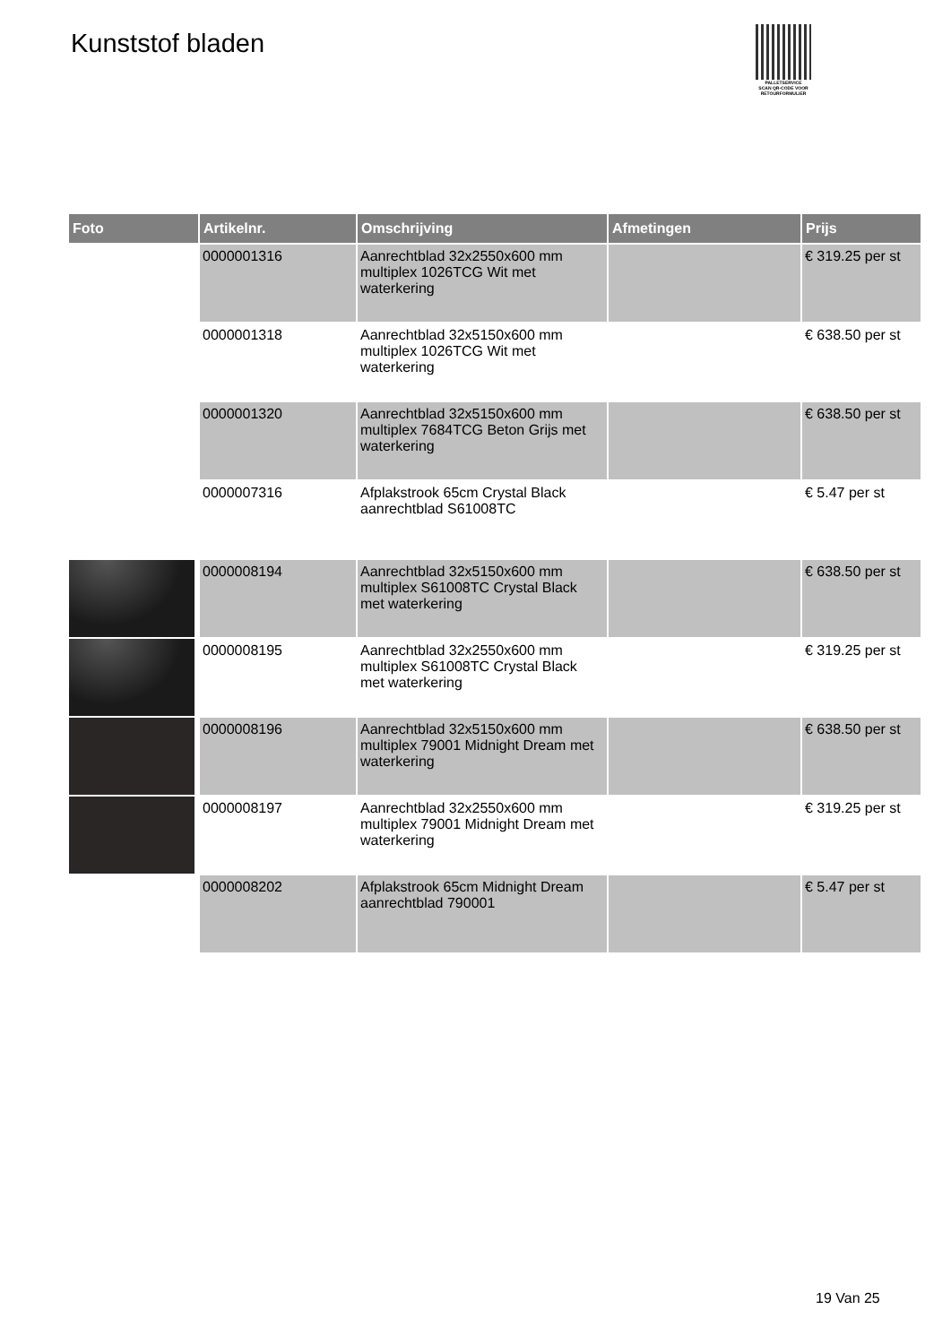Kunststof bladen
PALLETSERVICE
SCAN QR-CODE VOOR RETOURFORMULIER
| Foto | Artikelnr. | Omschrijving | Afmetingen | Prijs |
| --- | --- | --- | --- | --- |
| | 0000001316 | Aanrechtblad 32x2550x600 mm multiplex 1026TCG Wit met waterkering | | € 319.25 per st |
| | 0000001318 | Aanrechtblad 32x5150x600 mm multiplex 1026TCG Wit met waterkering | | € 638.50 per st |
| | 0000001320 | Aanrechtblad 32x5150x600 mm multiplex 7684TCG Beton Grijs met waterkering | | € 638.50 per st |
| | 0000007316 | Afplakstrook 65cm Crystal Black aanrechtblad S61008TC | | € 5.47 per st |
| | 0000008194 | Aanrechtblad 32x5150x600 mm multiplex S61008TC Crystal Black met waterkering | | € 638.50 per st |
| | 0000008195 | Aanrechtblad 32x2550x600 mm multiplex S61008TC Crystal Black met waterkering | | € 319.25 per st |
| | 0000008196 | Aanrechtblad 32x5150x600 mm multiplex 79001 Midnight Dream met waterkering | | € 638.50 per st |
| | 0000008197 | Aanrechtblad 32x2550x600 mm multiplex 79001 Midnight Dream met waterkering | | € 319.25 per st |
| | 0000008202 | Afplakstrook 65cm Midnight Dream aanrechtblad 790001 | | € 5.47 per st |
19 Van 25